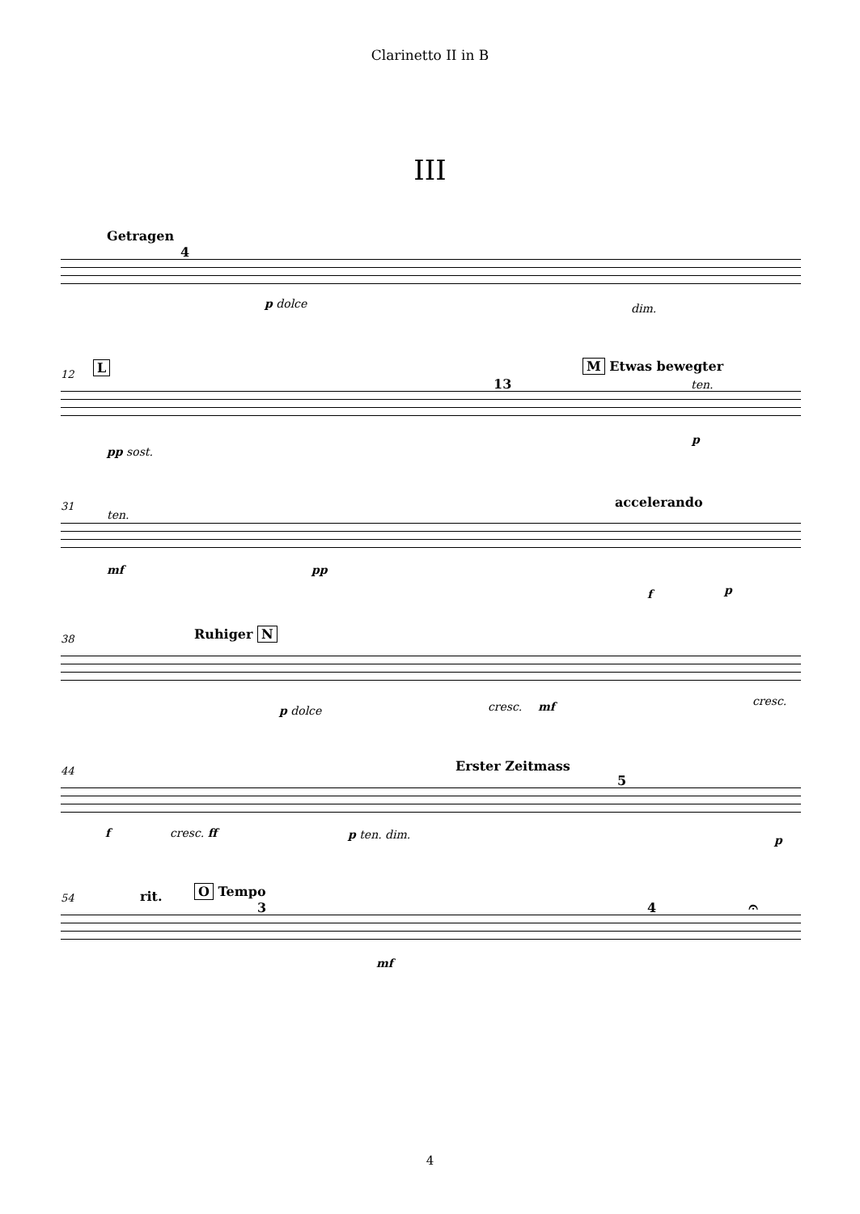Clarinetto II in B
III
Getragen
4
p dolce dim.
12 L
13
M Etwas bewegter
ten.
pp sost.
p
31
ten.
accelerando
mf pp
f p
38 Ruhiger N
p dolce cresc. mf cresc.
44 Erster Zeitmass
5
f cresc. ff p ten. dim. p
54 rit. O Tempo
3 4 𝄐
mf
4